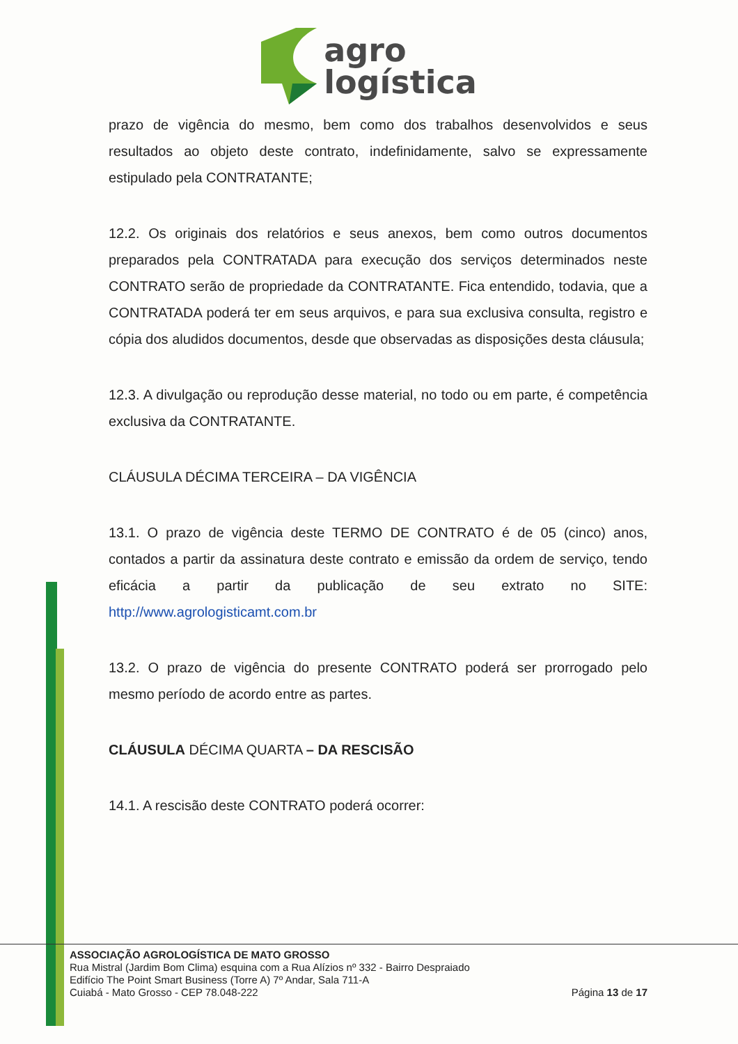agro
logística
prazo de vigência do mesmo, bem como dos trabalhos desenvolvidos e seus resultados ao objeto deste contrato, indefinidamente, salvo se expressamente estipulado pela CONTRATANTE;
12.2. Os originais dos relatórios e seus anexos, bem como outros documentos preparados pela CONTRATADA para execução dos serviços determinados neste CONTRATO serão de propriedade da CONTRATANTE. Fica entendido, todavia, que a CONTRATADA poderá ter em seus arquivos, e para sua exclusiva consulta, registro e cópia dos aludidos documentos, desde que observadas as disposições desta cláusula;
12.3. A divulgação ou reprodução desse material, no todo ou em parte, é competência exclusiva da CONTRATANTE.
CLÁUSULA DÉCIMA TERCEIRA – DA VIGÊNCIA
13.1. O prazo de vigência deste TERMO DE CONTRATO é de 05 (cinco) anos, contados a partir da assinatura deste contrato e emissão da ordem de serviço, tendo eficácia a partir da publicação de seu extrato no SITE: http://www.agrologisticamt.com.br
13.2. O prazo de vigência do presente CONTRATO poderá ser prorrogado pelo mesmo período de acordo entre as partes.
CLÁUSULA DÉCIMA QUARTA – DA RESCISÃO
14.1. A rescisão deste CONTRATO poderá ocorrer:
ASSOCIAÇÃO AGROLOGÍSTICA DE MATO GROSSO
Rua Mistral (Jardim Bom Clima) esquina com a Rua Alízios nº 332 - Bairro Despraiado
Edifício The Point Smart Business (Torre A) 7º Andar, Sala 711-A
Cuiabá - Mato Grosso - CEP 78.048-222
Página 13 de 17